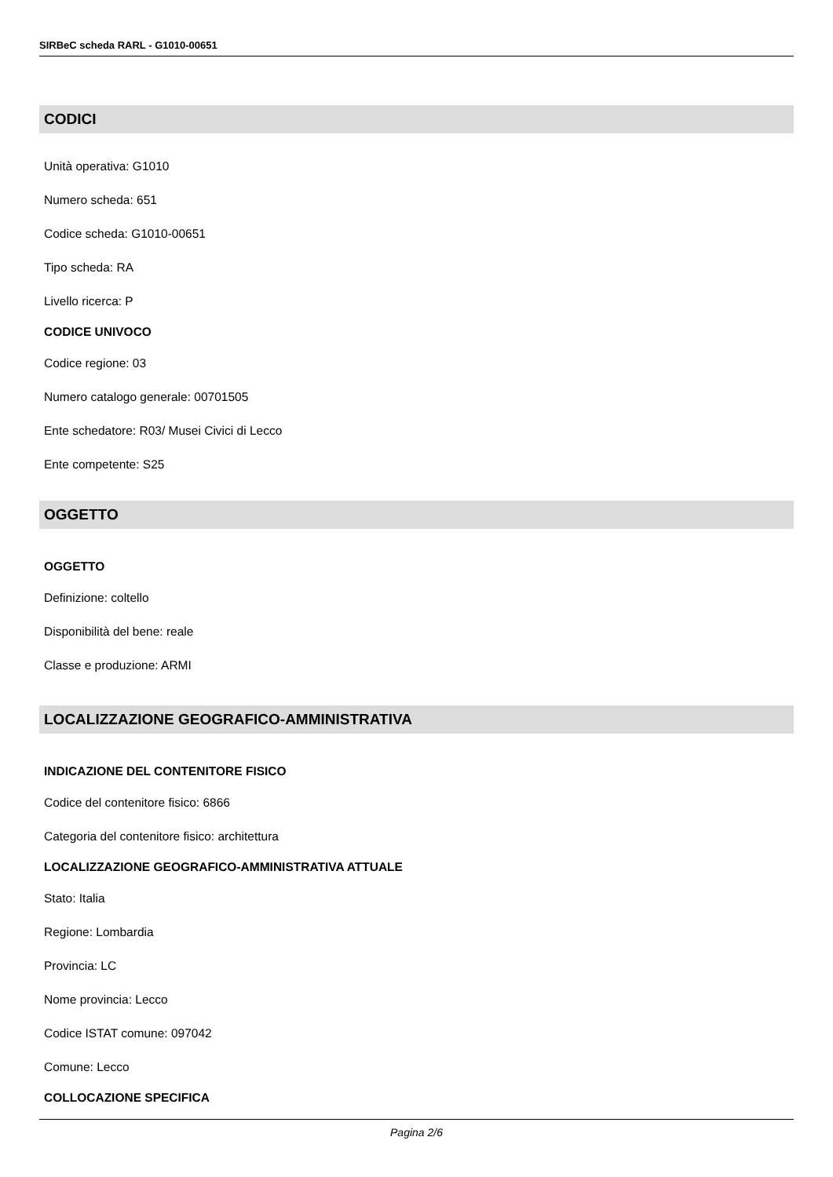SIRBeC scheda RARL - G1010-00651
CODICI
Unità operativa: G1010
Numero scheda: 651
Codice scheda: G1010-00651
Tipo scheda: RA
Livello ricerca: P
CODICE UNIVOCO
Codice regione: 03
Numero catalogo generale: 00701505
Ente schedatore: R03/ Musei Civici di Lecco
Ente competente: S25
OGGETTO
OGGETTO
Definizione: coltello
Disponibilità del bene: reale
Classe e produzione: ARMI
LOCALIZZAZIONE GEOGRAFICO-AMMINISTRATIVA
INDICAZIONE DEL CONTENITORE FISICO
Codice del contenitore fisico: 6866
Categoria del contenitore fisico: architettura
LOCALIZZAZIONE GEOGRAFICO-AMMINISTRATIVA ATTUALE
Stato: Italia
Regione: Lombardia
Provincia: LC
Nome provincia: Lecco
Codice ISTAT comune: 097042
Comune: Lecco
COLLOCAZIONE SPECIFICA
Pagina 2/6